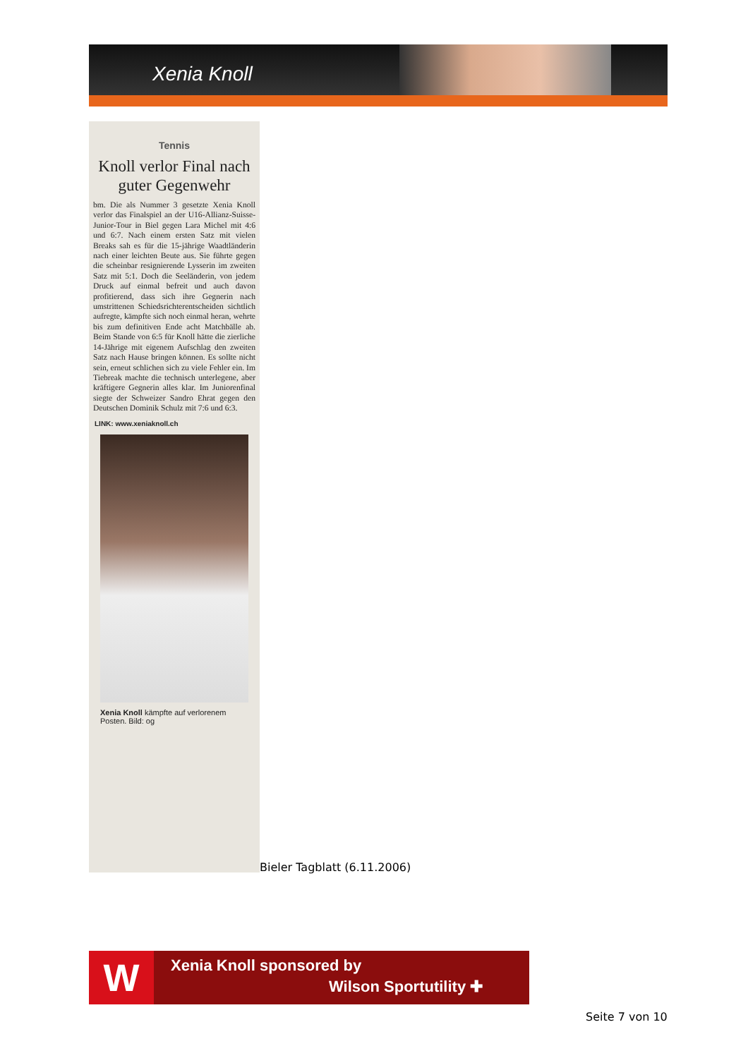Xenia Knoll
Tennis
Knoll verlor Final nach guter Gegenwehr
bm. Die als Nummer 3 gesetzte Xenia Knoll verlor das Finalspiel an der U16-Allianz-Suisse-Junior-Tour in Biel gegen Lara Michel mit 4:6 und 6:7. Nach einem ersten Satz mit vielen Breaks sah es für die 15-jährige Waadtländerin nach einer leichten Beute aus. Sie führte gegen die scheinbar resignierende Lysserin im zweiten Satz mit 5:1. Doch die Seeländerin, von jedem Druck auf einmal befreit und auch davon profitierend, dass sich ihre Gegnerin nach umstrittenen Schiedsrichterentscheiden sichtlich aufregte, kämpfte sich noch einmal heran, wehrte bis zum definitiven Ende acht Matchbälle ab. Beim Stande von 6:5 für Knoll hätte die zierliche 14-Jährige mit eigenem Aufschlag den zweiten Satz nach Hause bringen können. Es sollte nicht sein, erneut schlichen sich zu viele Fehler ein. Im Tiebreak machte die technisch unterlegene, aber kräftigere Gegnerin alles klar. Im Juniorenfinal siegte der Schweizer Sandro Ehrat gegen den Deutschen Dominik Schulz mit 7:6 und 6:3.
LINK: www.xeniaknoll.ch
Xenia Knoll kämpfte auf verlorenem Posten. Bild: og
Bieler Tagblatt (6.11.2006)
W Xenia Knoll sponsored by
Wilson Sportutility ✚
Seite 7 von 10